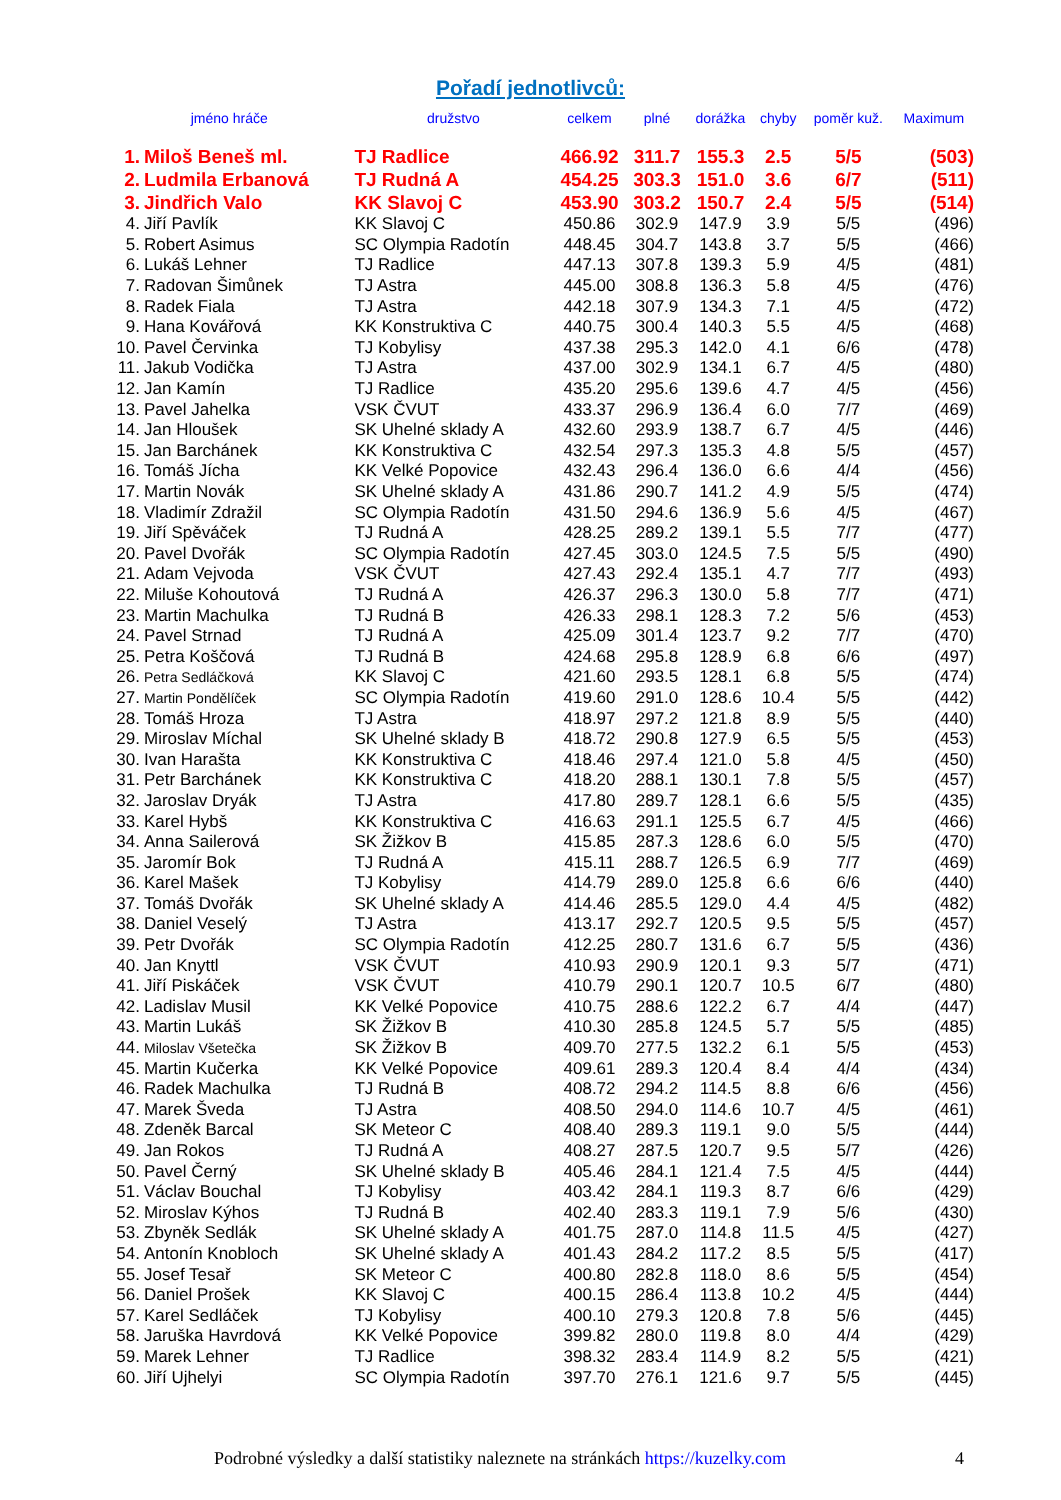Pořadí jednotlivců:
| jméno hráče | | družstvo | celkem | plné | dorážka | chyby | poměr kuž. | Maximum |
| --- | --- | --- | --- | --- | --- | --- | --- | --- |
| 1. | Miloš Beneš ml. | TJ Radlice | 466.92 | 311.7 | 155.3 | 2.5 | 5/5 | (503) |
| 2. | Ludmila Erbanová | TJ Rudná A | 454.25 | 303.3 | 151.0 | 3.6 | 6/7 | (511) |
| 3. | Jindřich Valo | KK Slavoj C | 453.90 | 303.2 | 150.7 | 2.4 | 5/5 | (514) |
| 4. | Jiří Pavlík | KK Slavoj C | 450.86 | 302.9 | 147.9 | 3.9 | 5/5 | (496) |
| 5. | Robert Asimus | SC Olympia Radotín | 448.45 | 304.7 | 143.8 | 3.7 | 5/5 | (466) |
| 6. | Lukáš Lehner | TJ Radlice | 447.13 | 307.8 | 139.3 | 5.9 | 4/5 | (481) |
| 7. | Radovan Šimůnek | TJ Astra | 445.00 | 308.8 | 136.3 | 5.8 | 4/5 | (476) |
| 8. | Radek Fiala | TJ Astra | 442.18 | 307.9 | 134.3 | 7.1 | 4/5 | (472) |
| 9. | Hana Kovářová | KK Konstruktiva C | 440.75 | 300.4 | 140.3 | 5.5 | 4/5 | (468) |
| 10. | Pavel Červinka | TJ Kobylisy | 437.38 | 295.3 | 142.0 | 4.1 | 6/6 | (478) |
| 11. | Jakub Vodička | TJ Astra | 437.00 | 302.9 | 134.1 | 6.7 | 4/5 | (480) |
| 12. | Jan Kamín | TJ Radlice | 435.20 | 295.6 | 139.6 | 4.7 | 4/5 | (456) |
| 13. | Pavel Jahelka | VSK ČVUT | 433.37 | 296.9 | 136.4 | 6.0 | 7/7 | (469) |
| 14. | Jan Hloušek | SK Uhelné sklady A | 432.60 | 293.9 | 138.7 | 6.7 | 4/5 | (446) |
| 15. | Jan Barchánek | KK Konstruktiva C | 432.54 | 297.3 | 135.3 | 4.8 | 5/5 | (457) |
| 16. | Tomáš Jícha | KK Velké Popovice | 432.43 | 296.4 | 136.0 | 6.6 | 4/4 | (456) |
| 17. | Martin Novák | SK Uhelné sklady A | 431.86 | 290.7 | 141.2 | 4.9 | 5/5 | (474) |
| 18. | Vladimír Zdražil | SC Olympia Radotín | 431.50 | 294.6 | 136.9 | 5.6 | 4/5 | (467) |
| 19. | Jiří Spěváček | TJ Rudná A | 428.25 | 289.2 | 139.1 | 5.5 | 7/7 | (477) |
| 20. | Pavel Dvořák | SC Olympia Radotín | 427.45 | 303.0 | 124.5 | 7.5 | 5/5 | (490) |
| 21. | Adam Vejvoda | VSK ČVUT | 427.43 | 292.4 | 135.1 | 4.7 | 7/7 | (493) |
| 22. | Miluše Kohoutová | TJ Rudná A | 426.37 | 296.3 | 130.0 | 5.8 | 7/7 | (471) |
| 23. | Martin Machulka | TJ Rudná B | 426.33 | 298.1 | 128.3 | 7.2 | 5/6 | (453) |
| 24. | Pavel Strnad | TJ Rudná A | 425.09 | 301.4 | 123.7 | 9.2 | 7/7 | (470) |
| 25. | Petra Koščová | TJ Rudná B | 424.68 | 295.8 | 128.9 | 6.8 | 6/6 | (497) |
| 26. | Petra Sedláčková | KK Slavoj C | 421.60 | 293.5 | 128.1 | 6.8 | 5/5 | (474) |
| 27. | Martin Pondělíček | SC Olympia Radotín | 419.60 | 291.0 | 128.6 | 10.4 | 5/5 | (442) |
| 28. | Tomáš Hroza | TJ Astra | 418.97 | 297.2 | 121.8 | 8.9 | 5/5 | (440) |
| 29. | Miroslav Míchal | SK Uhelné sklady B | 418.72 | 290.8 | 127.9 | 6.5 | 5/5 | (453) |
| 30. | Ivan Harašta | KK Konstruktiva C | 418.46 | 297.4 | 121.0 | 5.8 | 4/5 | (450) |
| 31. | Petr Barchánek | KK Konstruktiva C | 418.20 | 288.1 | 130.1 | 7.8 | 5/5 | (457) |
| 32. | Jaroslav Dryák | TJ Astra | 417.80 | 289.7 | 128.1 | 6.6 | 5/5 | (435) |
| 33. | Karel Hybš | KK Konstruktiva C | 416.63 | 291.1 | 125.5 | 6.7 | 4/5 | (466) |
| 34. | Anna Sailerová | SK Žižkov B | 415.85 | 287.3 | 128.6 | 6.0 | 5/5 | (470) |
| 35. | Jaromír Bok | TJ Rudná A | 415.11 | 288.7 | 126.5 | 6.9 | 7/7 | (469) |
| 36. | Karel Mašek | TJ Kobylisy | 414.79 | 289.0 | 125.8 | 6.6 | 6/6 | (440) |
| 37. | Tomáš Dvořák | SK Uhelné sklady A | 414.46 | 285.5 | 129.0 | 4.4 | 4/5 | (482) |
| 38. | Daniel Veselý | TJ Astra | 413.17 | 292.7 | 120.5 | 9.5 | 5/5 | (457) |
| 39. | Petr Dvořák | SC Olympia Radotín | 412.25 | 280.7 | 131.6 | 6.7 | 5/5 | (436) |
| 40. | Jan Knyttl | VSK ČVUT | 410.93 | 290.9 | 120.1 | 9.3 | 5/7 | (471) |
| 41. | Jiří Piskáček | VSK ČVUT | 410.79 | 290.1 | 120.7 | 10.5 | 6/7 | (480) |
| 42. | Ladislav Musil | KK Velké Popovice | 410.75 | 288.6 | 122.2 | 6.7 | 4/4 | (447) |
| 43. | Martin Lukáš | SK Žižkov B | 410.30 | 285.8 | 124.5 | 5.7 | 5/5 | (485) |
| 44. | Miloslav Všetečka | SK Žižkov B | 409.70 | 277.5 | 132.2 | 6.1 | 5/5 | (453) |
| 45. | Martin Kučerka | KK Velké Popovice | 409.61 | 289.3 | 120.4 | 8.4 | 4/4 | (434) |
| 46. | Radek Machulka | TJ Rudná B | 408.72 | 294.2 | 114.5 | 8.8 | 6/6 | (456) |
| 47. | Marek Šveda | TJ Astra | 408.50 | 294.0 | 114.6 | 10.7 | 4/5 | (461) |
| 48. | Zdeněk Barcal | SK Meteor C | 408.40 | 289.3 | 119.1 | 9.0 | 5/5 | (444) |
| 49. | Jan Rokos | TJ Rudná A | 408.27 | 287.5 | 120.7 | 9.5 | 5/7 | (426) |
| 50. | Pavel Černý | SK Uhelné sklady B | 405.46 | 284.1 | 121.4 | 7.5 | 4/5 | (444) |
| 51. | Václav Bouchal | TJ Kobylisy | 403.42 | 284.1 | 119.3 | 8.7 | 6/6 | (429) |
| 52. | Miroslav Kýhos | TJ Rudná B | 402.40 | 283.3 | 119.1 | 7.9 | 5/6 | (430) |
| 53. | Zbyněk Sedlák | SK Uhelné sklady A | 401.75 | 287.0 | 114.8 | 11.5 | 4/5 | (427) |
| 54. | Antonín Knobloch | SK Uhelné sklady A | 401.43 | 284.2 | 117.2 | 8.5 | 5/5 | (417) |
| 55. | Josef Tesař | SK Meteor C | 400.80 | 282.8 | 118.0 | 8.6 | 5/5 | (454) |
| 56. | Daniel Prošek | KK Slavoj C | 400.15 | 286.4 | 113.8 | 10.2 | 4/5 | (444) |
| 57. | Karel Sedláček | TJ Kobylisy | 400.10 | 279.3 | 120.8 | 7.8 | 5/6 | (445) |
| 58. | Jaruška Havrdová | KK Velké Popovice | 399.82 | 280.0 | 119.8 | 8.0 | 4/4 | (429) |
| 59. | Marek Lehner | TJ Radlice | 398.32 | 283.4 | 114.9 | 8.2 | 5/5 | (421) |
| 60. | Jiří Ujhelyi | SC Olympia Radotín | 397.70 | 276.1 | 121.6 | 9.7 | 5/5 | (445) |
Podrobné výsledky a další statistiky naleznete na stránkách https://kuzelky.com 4